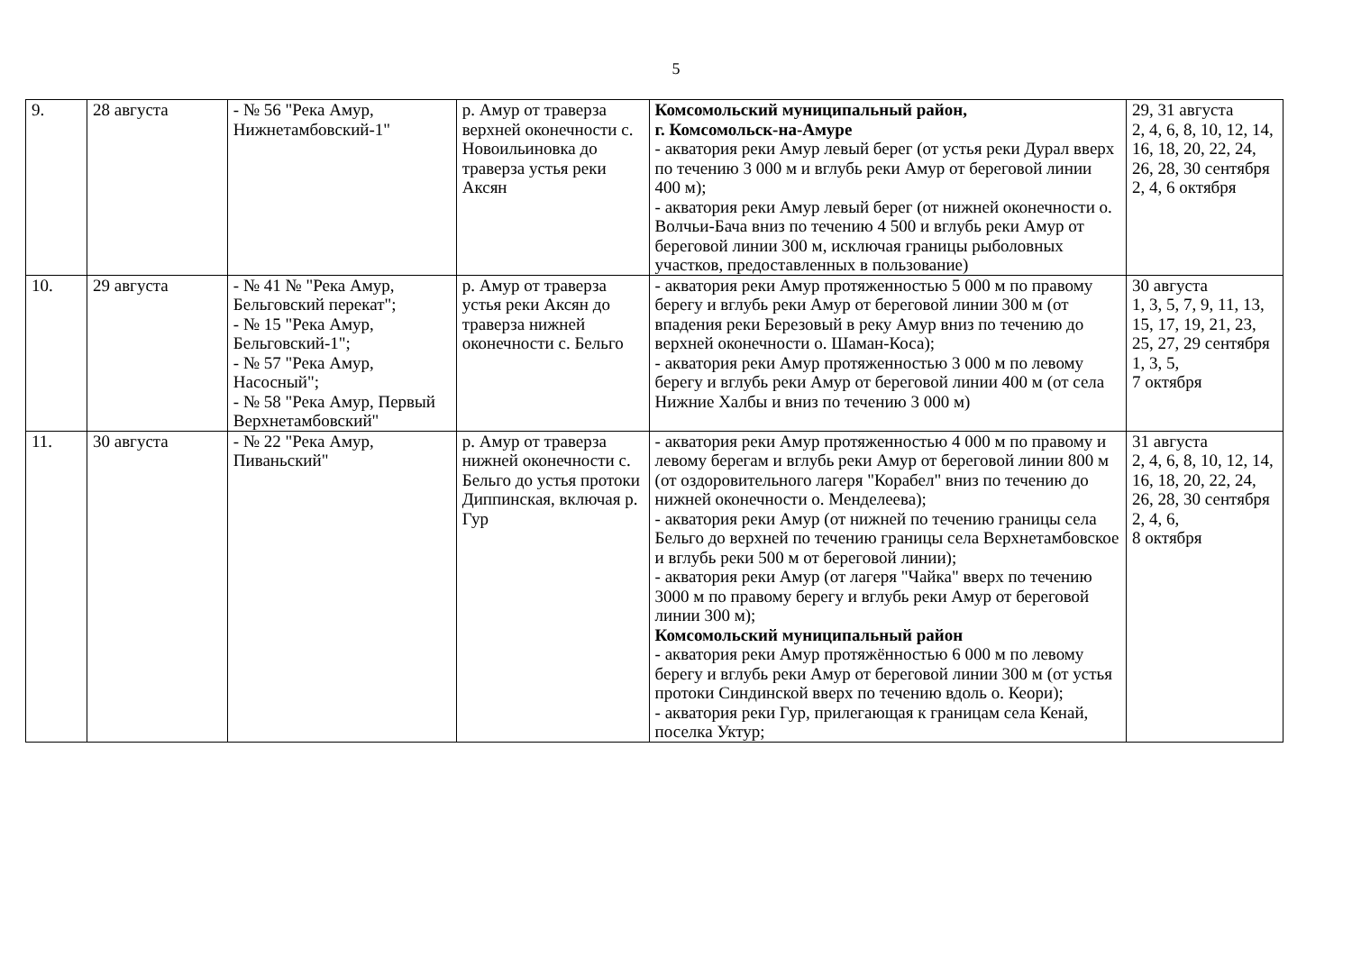5
| 9. | 28 августа | - № 56 "Река Амур, Нижнетамбовский-1" | р. Амур от траверза верхней оконечности с. Новоильиновка до траверза устья реки Аксян | Комсомольский муниципальный район, г. Комсомольск-на-Амуре - акватория реки Амур левый берег (от устья реки Дурал вверх по течению 3 000 м и вглубь реки Амур от береговой линии 400 м); - акватория реки Амур левый берег (от нижней оконечности о. Волчьи-Бача вниз по течению 4 500 и вглубь реки Амур от береговой линии 300 м, исключая границы рыболовных участков, предоставленных в пользование) | 29, 31 августа 2, 4, 6, 8, 10, 12, 14, 16, 18, 20, 22, 24, 26, 28, 30 сентября 2, 4, 6 октября |
| 10. | 29 августа | - № 41 № "Река Амур, Бельговский перекат"; - № 15 "Река Амур, Бельговский-1"; - № 57 "Река Амур, Насосный"; - № 58 "Река Амур, Первый Верхнетамбовский" | р. Амур от траверза устья реки Аксян до траверза нижней оконечности с. Бельго | - акватория реки Амур протяженностью 5 000 м по правому берегу и вглубь реки Амур от береговой линии 300 м (от впадения реки Березовый в реку Амур вниз по течению до верхней оконечности о. Шаман-Коса); - акватория реки Амур протяженностью 3 000 м по левому берегу и вглубь реки Амур от береговой линии 400 м (от села Нижние Халбы и вниз по течению 3 000 м) | 30 августа 1, 3, 5, 7, 9, 11, 13, 15, 17, 19, 21, 23, 25, 27, 29 сентября 1, 3, 5, 7 октября |
| 11. | 30 августа | - № 22 "Река Амур, Пиваньский" | р. Амур от траверза нижней оконечности с. Бельго до устья протоки Диппинская, включая р. Гур | - акватория реки Амур протяженностью 4 000 м по правому и левому берегам и вглубь реки Амур от береговой линии 800 м (от оздоровительного лагеря "Корабел" вниз по течению до нижней оконечности о. Менделеева); - акватория реки Амур (от нижней по течению границы села Бельго до верхней по течению границы села Верхнетамбовское и вглубь реки 500 м от береговой линии); - акватория реки Амур (от лагеря "Чайка" вверх по течению 3000 м по правому берегу и вглубь реки Амур от береговой линии 300 м); Комсомольский муниципальный район - акватория реки Амур протяжённостью 6 000 м по левому берегу и вглубь реки Амур от береговой линии 300 м (от устья протоки Синдинской вверх по течению вдоль о. Кеори); - акватория реки Гур, прилегающая к границам села Кенай, поселка Уктур; | 31 августа 2, 4, 6, 8, 10, 12, 14, 16, 18, 20, 22, 24, 26, 28, 30 сентября 2, 4, 6, 8 октября |